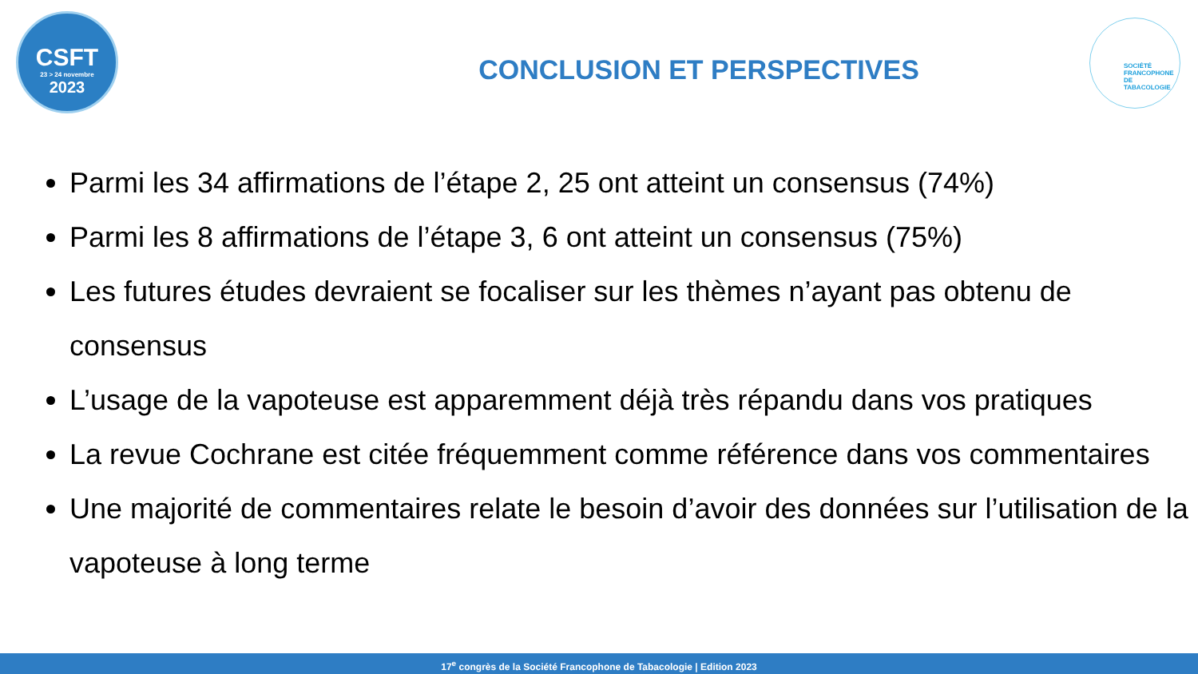CSFT
23 > 24 novembre
2023
SOCIÉTÉ
FRANCOPHONE
DE TABACOLOGIE
CONCLUSION ET PERSPECTIVES
Parmi les 34 affirmations de l’étape 2, 25 ont atteint un consensus (74%)
Parmi les 8 affirmations de l’étape 3, 6 ont atteint un consensus (75%)
Les futures études devraient se focaliser sur les thèmes n’ayant pas obtenu de consensus
L’usage de la vapoteuse est apparemment déjà très répandu dans vos pratiques
La revue Cochrane est citée fréquemment comme référence dans vos commentaires
Une majorité de commentaires relate le besoin d’avoir des données sur l’utilisation de la vapoteuse à long terme
17<sup>e</sup> congrès de la Société Francophone de Tabacologie | Edition 2023